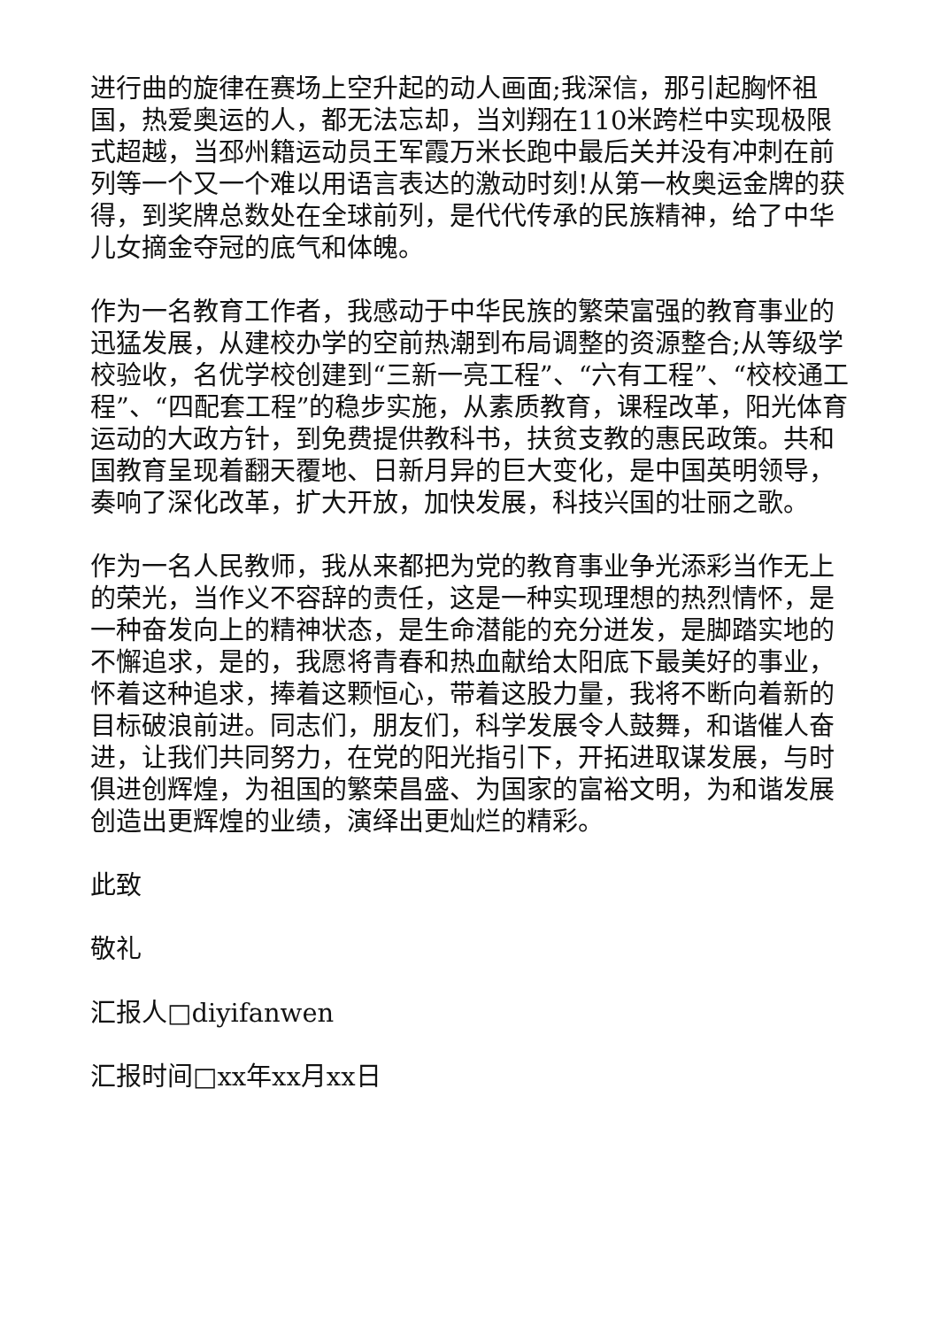进行曲的旋律在赛场上空升起的动人画面;我深信，那引起胸怀祖国，热爱奥运的人，都无法忘却，当刘翔在110米跨栏中实现极限式超越，当邳州籍运动员王军霞万米长跑中最后关并没有冲刺在前列等一个又一个难以用语言表达的激动时刻!从第一枚奥运金牌的获得，到奖牌总数处在全球前列，是代代传承的民族精神，给了中华儿女摘金夺冠的底气和体魄。
作为一名教育工作者，我感动于中华民族的繁荣富强的教育事业的迅猛发展，从建校办学的空前热潮到布局调整的资源整合;从等级学校验收，名优学校创建到“三新一亮工程”、“六有工程”、“校校通工程”、“四配套工程”的稳步实施，从素质教育，课程改革，阳光体育运动的大政方针，到免费提供教科书，扶贫支教的惠民政策。共和国教育呈现着翻天覆地、日新月异的巨大变化，是中国英明领导，奏响了深化改革，扩大开放，加快发展，科技兴国的壮丽之歌。
作为一名人民教师，我从来都把为党的教育事业争光添彩当作无上的荣光，当作义不容辞的责任，这是一种实现理想的热烈情怀，是一种奋发向上的精神状态，是生命潜能的充分迸发，是脚踏实地的不懈追求，是的，我愿将青春和热血献给太阳底下最美好的事业，怀着这种追求，捧着这颗恒心，带着这股力量，我将不断向着新的目标破浪前进。同志们，朋友们，科学发展令人鼓舞，和谐催人奋进，让我们共同努力，在党的阳光指引下，开拓进取谋发展，与时俱进创辉煌，为祖国的繁荣昌盛、为国家的富裕文明，为和谐发展创造出更辉煌的业绩，演绎出更灿烂的精彩。
此致
敬礼
汇报人□diyifanwen
汇报时间□xx年xx月xx日